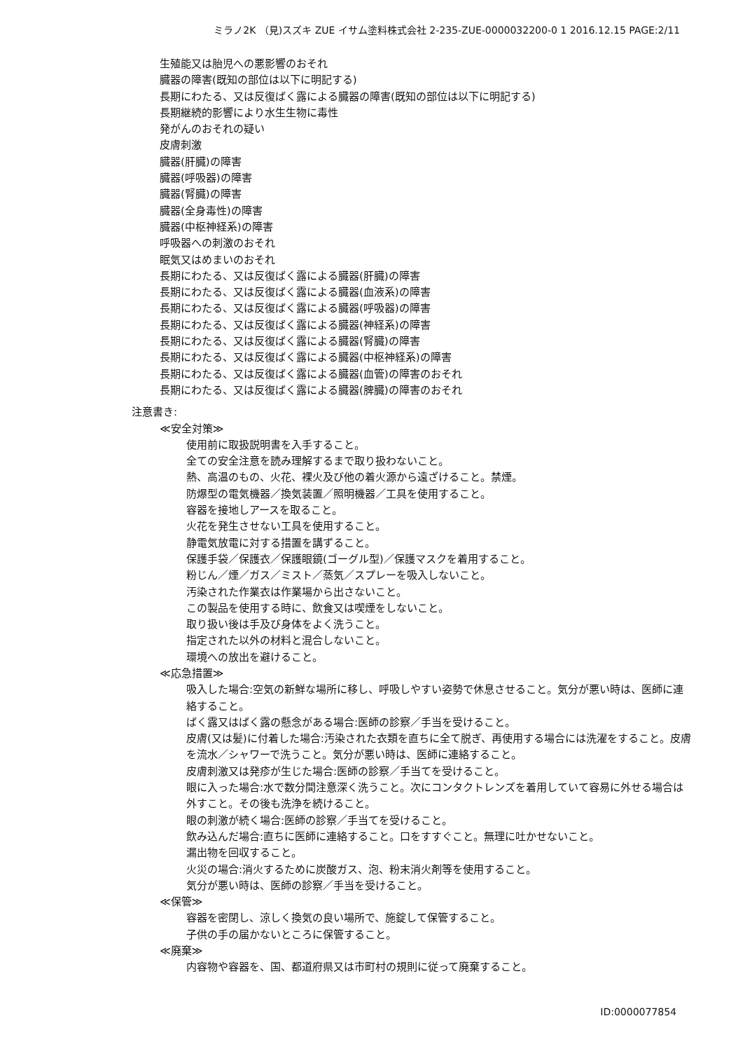ミラノ2K （見)スズキ ZUE イサム塗料株式会社 2-235-ZUE-0000032200-0 1 2016.12.15 PAGE:2/11
生殖能又は胎児への悪影響のおそれ
臓器の障害(既知の部位は以下に明記する)
長期にわたる、又は反復ばく露による臓器の障害(既知の部位は以下に明記する)
長期継続的影響により水生生物に毒性
発がんのおそれの疑い
皮膚刺激
臓器(肝臓)の障害
臓器(呼吸器)の障害
臓器(腎臓)の障害
臓器(全身毒性)の障害
臓器(中枢神経系)の障害
呼吸器への刺激のおそれ
眠気又はめまいのおそれ
長期にわたる、又は反復ばく露による臓器(肝臓)の障害
長期にわたる、又は反復ばく露による臓器(血液系)の障害
長期にわたる、又は反復ばく露による臓器(呼吸器)の障害
長期にわたる、又は反復ばく露による臓器(神経系)の障害
長期にわたる、又は反復ばく露による臓器(腎臓)の障害
長期にわたる、又は反復ばく露による臓器(中枢神経系)の障害
長期にわたる、又は反復ばく露による臓器(血管)の障害のおそれ
長期にわたる、又は反復ばく露による臓器(脾臓)の障害のおそれ
注意書き:
≪安全対策≫
使用前に取扱説明書を入手すること。
全ての安全注意を読み理解するまで取り扱わないこと。
熱、高温のもの、火花、裸火及び他の着火源から遠ざけること。禁煙。
防爆型の電気機器／換気装置／照明機器／工具を使用すること。
容器を接地しアースを取ること。
火花を発生させない工具を使用すること。
静電気放電に対する措置を講ずること。
保護手袋／保護衣／保護眼鏡(ゴーグル型)／保護マスクを着用すること。
粉じん／煙／ガス／ミスト／蒸気／スプレーを吸入しないこと。
汚染された作業衣は作業場から出さないこと。
この製品を使用する時に、飲食又は喫煙をしないこと。
取り扱い後は手及び身体をよく洗うこと。
指定された以外の材料と混合しないこと。
環境への放出を避けること。
≪応急措置≫
吸入した場合:空気の新鮮な場所に移し、呼吸しやすい姿勢で休息させること。気分が悪い時は、医師に連絡すること。
ばく露又はばく露の懸念がある場合:医師の診察／手当を受けること。
皮膚(又は髪)に付着した場合:汚染された衣類を直ちに全て脱ぎ、再使用する場合には洗濯をすること。皮膚を流水／シャワーで洗うこと。気分が悪い時は、医師に連絡すること。
皮膚刺激又は発疹が生じた場合:医師の診察／手当てを受けること。
眼に入った場合:水で数分間注意深く洗うこと。次にコンタクトレンズを着用していて容易に外せる場合は外すこと。その後も洗浄を続けること。
眼の刺激が続く場合:医師の診察／手当てを受けること。
飲み込んだ場合:直ちに医師に連絡すること。口をすすぐこと。無理に吐かせないこと。
漏出物を回収すること。
火災の場合:消火するために炭酸ガス、泡、粉末消火剤等を使用すること。
気分が悪い時は、医師の診察／手当を受けること。
≪保管≫
容器を密閉し、涼しく換気の良い場所で、施錠して保管すること。
子供の手の届かないところに保管すること。
≪廃棄≫
内容物や容器を、国、都道府県又は市町村の規則に従って廃棄すること。
ID:0000077854